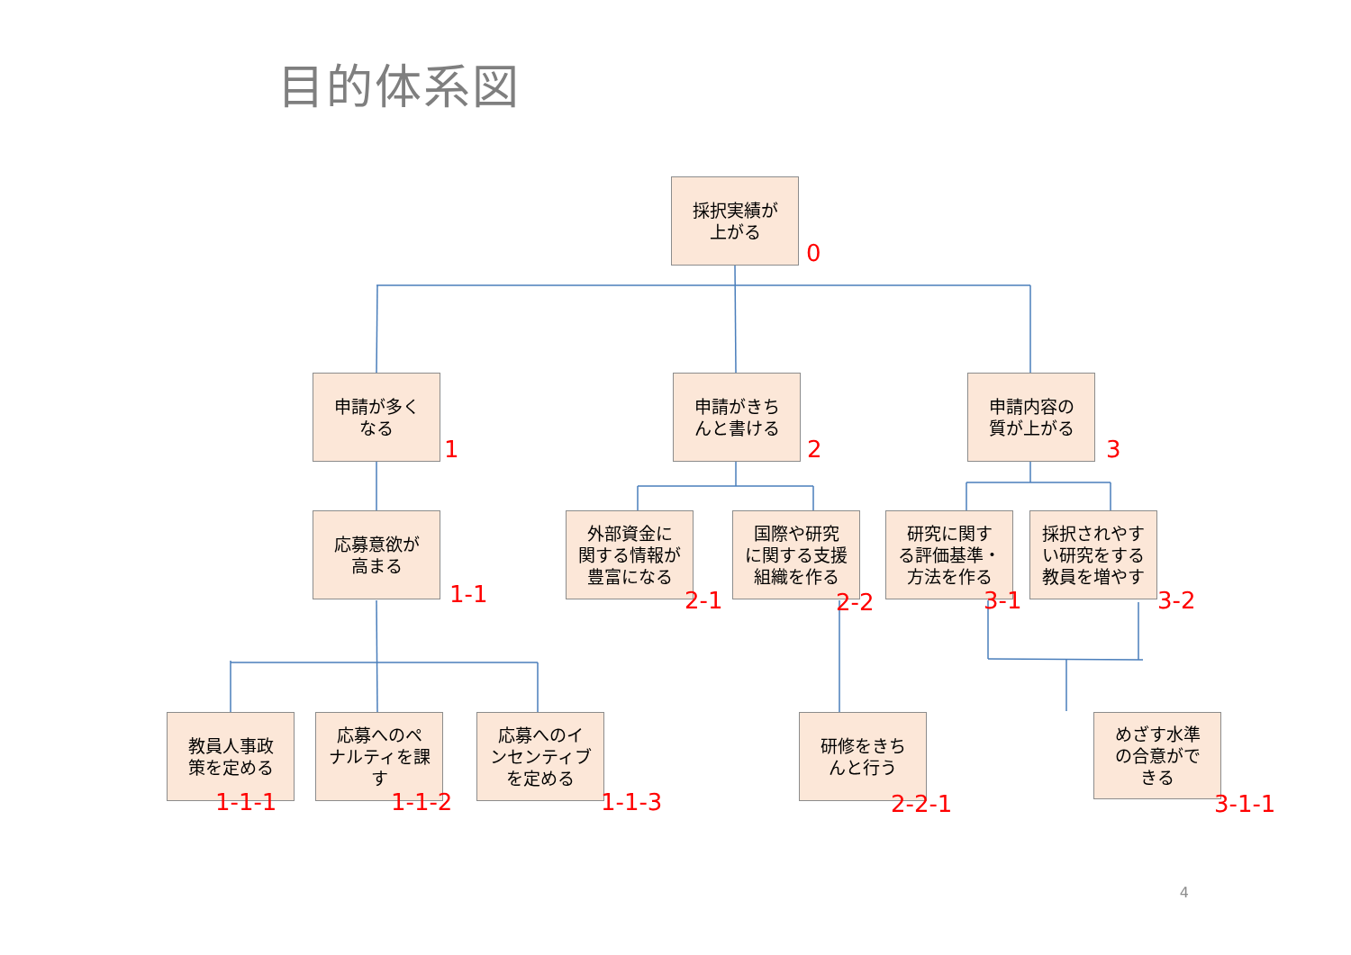目的体系図
採択実績が
上がる
0
申請が多く
なる
1
申請がきち
んと書ける
2
申請内容の
質が上がる
3
応募意欲が
高まる
1-1
外部資金に
関する情報が
豊富になる
2-1
国際や研究
に関する支援
組織を作る
2-2
研究に関す
る評価基準・
方法を作る
3-1
採択されやす
い研究をする
教員を増やす
3-2
教員人事政
策を定める
1-1-1
応募へのペ
ナルティを課
す
1-1-2
応募へのイ
ンセンティブ
を定める
1-1-3
研修をきち
んと行う
2-2-1
めざす水準
の合意がで
きる
3-1-1
4